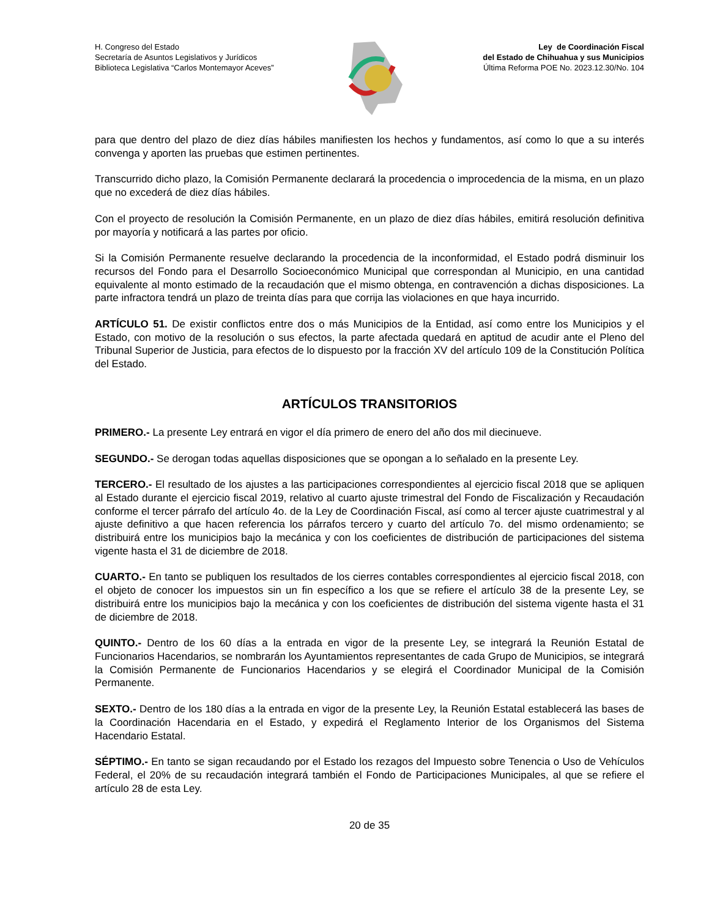H. Congreso del Estado
Secretaría de Asuntos Legislativos y Jurídicos
Biblioteca Legislativa “Carlos Montemayor Aceves”
Ley de Coordinación Fiscal
del Estado de Chihuahua y sus Municipios
Última Reforma POE No. 2023.12.30/No. 104
para que dentro del plazo de diez días hábiles manifiesten los hechos y fundamentos, así como lo que a su interés convenga y aporten las pruebas que estimen pertinentes.
Transcurrido dicho plazo, la Comisión Permanente declarará la procedencia o improcedencia de la misma, en un plazo que no excederá de diez días hábiles.
Con el proyecto de resolución la Comisión Permanente, en un plazo de diez días hábiles, emitirá resolución definitiva por mayoría y notificará a las partes por oficio.
Si la Comisión Permanente resuelve declarando la procedencia de la inconformidad, el Estado podrá disminuir los recursos del Fondo para el Desarrollo Socioeconómico Municipal que correspondan al Municipio, en una cantidad equivalente al monto estimado de la recaudación que el mismo obtenga, en contravención a dichas disposiciones. La parte infractora tendrá un plazo de treinta días para que corrija las violaciones en que haya incurrido.
ARTÍCULO 51. De existir conflictos entre dos o más Municipios de la Entidad, así como entre los Municipios y el Estado, con motivo de la resolución o sus efectos, la parte afectada quedará en aptitud de acudir ante el Pleno del Tribunal Superior de Justicia, para efectos de lo dispuesto por la fracción XV del artículo 109 de la Constitución Política del Estado.
ARTÍCULOS TRANSITORIOS
PRIMERO.- La presente Ley entrará en vigor el día primero de enero del año dos mil diecinueve.
SEGUNDO.- Se derogan todas aquellas disposiciones que se opongan a lo señalado en la presente Ley.
TERCERO.- El resultado de los ajustes a las participaciones correspondientes al ejercicio fiscal 2018 que se apliquen al Estado durante el ejercicio fiscal 2019, relativo al cuarto ajuste trimestral del Fondo de Fiscalización y Recaudación conforme el tercer párrafo del artículo 4o. de la Ley de Coordinación Fiscal, así como al tercer ajuste cuatrimestral y al ajuste definitivo a que hacen referencia los párrafos tercero y cuarto del artículo 7o. del mismo ordenamiento; se distribuirá entre los municipios bajo la mecánica y con los coeficientes de distribución de participaciones del sistema vigente hasta el 31 de diciembre de 2018.
CUARTO.- En tanto se publiquen los resultados de los cierres contables correspondientes al ejercicio fiscal 2018, con el objeto de conocer los impuestos sin un fin específico a los que se refiere el artículo 38 de la presente Ley, se distribuirá entre los municipios bajo la mecánica y con los coeficientes de distribución del sistema vigente hasta el 31 de diciembre de 2018.
QUINTO.- Dentro de los 60 días a la entrada en vigor de la presente Ley, se integrará la Reunión Estatal de Funcionarios Hacendarios, se nombrarán los Ayuntamientos representantes de cada Grupo de Municipios, se integrará la Comisión Permanente de Funcionarios Hacendarios y se elegirá el Coordinador Municipal de la Comisión Permanente.
SEXTO.- Dentro de los 180 días a la entrada en vigor de la presente Ley, la Reunión Estatal establecerá las bases de la Coordinación Hacendaria en el Estado, y expedirá el Reglamento Interior de los Organismos del Sistema Hacendario Estatal.
SÉPTIMO.- En tanto se sigan recaudando por el Estado los rezagos del Impuesto sobre Tenencia o Uso de Vehículos Federal, el 20% de su recaudación integrará también el Fondo de Participaciones Municipales, al que se refiere el artículo 28 de esta Ley.
20 de 35